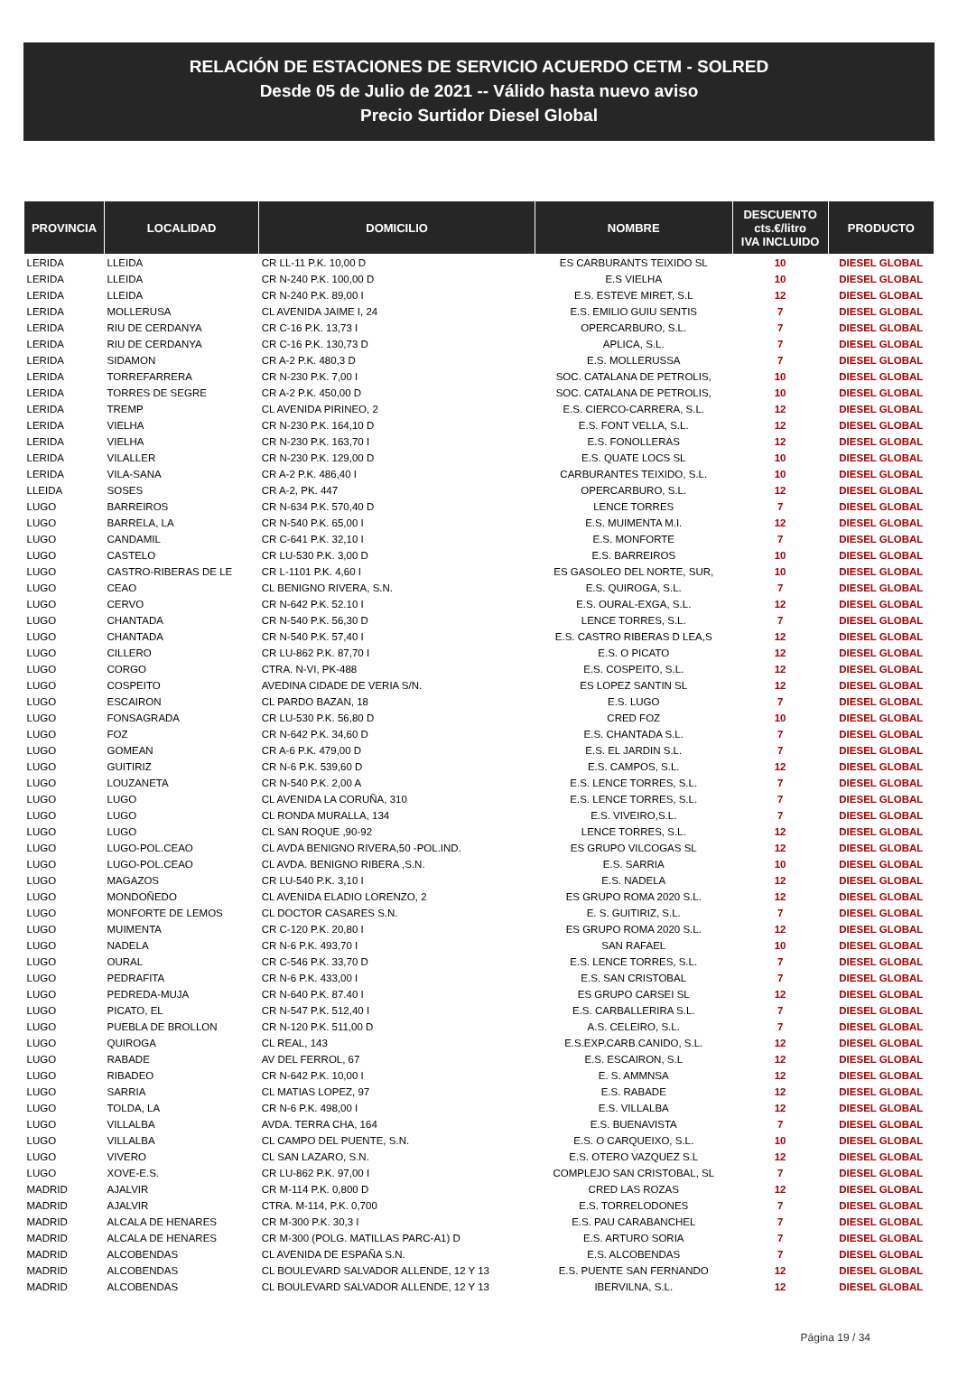RELACIÓN DE ESTACIONES DE SERVICIO ACUERDO CETM - SOLRED
Desde 05 de Julio de 2021 -- Válido hasta nuevo aviso
Precio Surtidor Diesel Global
| PROVINCIA | LOCALIDAD | DOMICILIO | NOMBRE | DESCUENTO cts.€/litro IVA INCLUIDO | PRODUCTO |
| --- | --- | --- | --- | --- | --- |
| LERIDA | LLEIDA | CR LL-11 P.K. 10,00 D | ES CARBURANTS TEIXIDO SL | 10 | DIESEL GLOBAL |
| LERIDA | LLEIDA | CR N-240 P.K. 100,00 D | E.S VIELHA | 10 | DIESEL GLOBAL |
| LERIDA | LLEIDA | CR N-240 P.K. 89,00 I | E.S. ESTEVE MIRET, S.L | 12 | DIESEL GLOBAL |
| LERIDA | MOLLERUSA | CL AVENIDA JAIME I, 24 | E.S. EMILIO GUIU SENTIS | 7 | DIESEL GLOBAL |
| LERIDA | RIU DE CERDANYA | CR C-16 P.K. 13,73 I | OPERCARBURO, S.L. | 7 | DIESEL GLOBAL |
| LERIDA | RIU DE CERDANYA | CR C-16 P.K. 130,73 D | APLICA, S.L. | 7 | DIESEL GLOBAL |
| LERIDA | SIDAMON | CR A-2 P.K. 480,3 D | E.S. MOLLERUSSA | 7 | DIESEL GLOBAL |
| LERIDA | TORREFARRERA | CR N-230 P.K. 7,00 I | SOC. CATALANA DE PETROLIS, | 10 | DIESEL GLOBAL |
| LERIDA | TORRES DE SEGRE | CR A-2 P.K. 450,00 D | SOC. CATALANA DE PETROLIS, | 10 | DIESEL GLOBAL |
| LERIDA | TREMP | CL AVENIDA PIRINEO, 2 | E.S. CIERCO-CARRERA, S.L. | 12 | DIESEL GLOBAL |
| LERIDA | VIELHA | CR N-230 P.K. 164,10 D | E.S. FONT VELLA, S.L. | 12 | DIESEL GLOBAL |
| LERIDA | VIELHA | CR N-230 P.K. 163,70 I | E.S. FONOLLERAS | 12 | DIESEL GLOBAL |
| LERIDA | VILALLER | CR N-230 P.K. 129,00 D | E.S. QUATE LOCS SL | 10 | DIESEL GLOBAL |
| LERIDA | VILA-SANA | CR A-2 P.K. 486,40 I | CARBURANTES TEIXIDO, S.L. | 10 | DIESEL GLOBAL |
| LLEIDA | SOSES | CR A-2, PK. 447 | OPERCARBURO, S.L. | 12 | DIESEL GLOBAL |
| LUGO | BARREIROS | CR N-634 P.K. 570,40 D | LENCE TORRES | 7 | DIESEL GLOBAL |
| LUGO | BARRELA, LA | CR N-540 P.K. 65,00 I | E.S. MUIMENTA M.I. | 12 | DIESEL GLOBAL |
| LUGO | CANDAMIL | CR C-641 P.K. 32,10 I | E.S. MONFORTE | 7 | DIESEL GLOBAL |
| LUGO | CASTELO | CR LU-530 P.K. 3,00 D | E.S. BARREIROS | 10 | DIESEL GLOBAL |
| LUGO | CASTRO-RIBERAS DE LE | CR L-1101 P.K. 4,60 I | ES GASOLEO DEL NORTE, SUR, | 10 | DIESEL GLOBAL |
| LUGO | CEAO | CL BENIGNO RIVERA, S.N. | E.S. QUIROGA, S.L. | 7 | DIESEL GLOBAL |
| LUGO | CERVO | CR N-642 P.K. 52.10 I | E.S. OURAL-EXGA, S.L. | 12 | DIESEL GLOBAL |
| LUGO | CHANTADA | CR N-540 P.K. 56,30 D | LENCE TORRES, S.L. | 7 | DIESEL GLOBAL |
| LUGO | CHANTADA | CR N-540 P.K. 57,40 I | E.S. CASTRO RIBERAS D LEA,S | 12 | DIESEL GLOBAL |
| LUGO | CILLERO | CR LU-862 P.K. 87,70 I | E.S. O PICATO | 12 | DIESEL GLOBAL |
| LUGO | CORGO | CTRA. N-VI, PK-488 | E.S. COSPEITO, S.L. | 12 | DIESEL GLOBAL |
| LUGO | COSPEITO | AVEDINA CIDADE DE VERIA S/N. | ES LOPEZ SANTIN SL | 12 | DIESEL GLOBAL |
| LUGO | ESCAIRON | CL PARDO BAZAN, 18 | E.S. LUGO | 7 | DIESEL GLOBAL |
| LUGO | FONSAGRADA | CR LU-530 P.K. 56,80 D | CRED FOZ | 10 | DIESEL GLOBAL |
| LUGO | FOZ | CR N-642 P.K. 34,60 D | E.S. CHANTADA S.L. | 7 | DIESEL GLOBAL |
| LUGO | GOMEAN | CR A-6 P.K. 479,00 D | E.S. EL JARDIN S.L. | 7 | DIESEL GLOBAL |
| LUGO | GUITIRIZ | CR N-6 P.K. 539,60 D | E.S. CAMPOS, S.L. | 12 | DIESEL GLOBAL |
| LUGO | LOUZANETA | CR N-540 P.K. 2,00 A | E.S. LENCE TORRES, S.L. | 7 | DIESEL GLOBAL |
| LUGO | LUGO | CL AVENIDA LA CORUÑA, 310 | E.S. LENCE TORRES, S.L. | 7 | DIESEL GLOBAL |
| LUGO | LUGO | CL RONDA MURALLA, 134 | E.S. VIVEIRO,S.L. | 7 | DIESEL GLOBAL |
| LUGO | LUGO | CL SAN ROQUE ,90-92 | LENCE TORRES, S.L. | 12 | DIESEL GLOBAL |
| LUGO | LUGO-POL.CEAO | CL AVDA BENIGNO RIVERA,50 -POL.IND. | ES GRUPO VILCOGAS SL | 12 | DIESEL GLOBAL |
| LUGO | LUGO-POL.CEAO | CL AVDA. BENIGNO RIBERA ,S.N. | E.S. SARRIA | 10 | DIESEL GLOBAL |
| LUGO | MAGAZOS | CR LU-540 P.K. 3,10 I | E.S. NADELA | 12 | DIESEL GLOBAL |
| LUGO | MONDOÑEDO | CL AVENIDA ELADIO LORENZO, 2 | ES GRUPO ROMA 2020 S.L. | 12 | DIESEL GLOBAL |
| LUGO | MONFORTE DE LEMOS | CL DOCTOR CASARES S.N. | E. S. GUITIRIZ, S.L. | 7 | DIESEL GLOBAL |
| LUGO | MUIMENTA | CR C-120 P.K. 20,80 I | ES GRUPO ROMA 2020 S.L. | 12 | DIESEL GLOBAL |
| LUGO | NADELA | CR N-6 P.K. 493,70 I | SAN RAFAEL | 10 | DIESEL GLOBAL |
| LUGO | OURAL | CR C-546 P.K. 33,70 D | E.S. LENCE TORRES, S.L. | 7 | DIESEL GLOBAL |
| LUGO | PEDRAFITA | CR N-6 P.K. 433,00 I | E.S. SAN CRISTOBAL | 7 | DIESEL GLOBAL |
| LUGO | PEDREDA-MUJA | CR N-640 P.K. 87.40 I | ES GRUPO CARSEI SL | 12 | DIESEL GLOBAL |
| LUGO | PICATO, EL | CR N-547 P.K. 512,40 I | E.S. CARBALLERIRA S.L. | 7 | DIESEL GLOBAL |
| LUGO | PUEBLA DE BROLLON | CR N-120 P.K. 511,00 D | A.S. CELEIRO, S.L. | 7 | DIESEL GLOBAL |
| LUGO | QUIROGA | CL REAL, 143 | E.S.EXP.CARB.CANIDO, S.L. | 12 | DIESEL GLOBAL |
| LUGO | RABADE | AV DEL FERROL, 67 | E.S. ESCAIRON, S.L | 12 | DIESEL GLOBAL |
| LUGO | RIBADEO | CR N-642 P.K. 10,00 I | E. S. AMMNSA | 12 | DIESEL GLOBAL |
| LUGO | SARRIA | CL MATIAS LOPEZ, 97 | E.S. RABADE | 12 | DIESEL GLOBAL |
| LUGO | TOLDA, LA | CR N-6 P.K. 498,00 I | E.S. VILLALBA | 12 | DIESEL GLOBAL |
| LUGO | VILLALBA | AVDA. TERRA CHA, 164 | E.S. BUENAVISTA | 7 | DIESEL GLOBAL |
| LUGO | VILLALBA | CL CAMPO DEL PUENTE, S.N. | E.S. O CARQUEIXO, S.L. | 10 | DIESEL GLOBAL |
| LUGO | VIVERO | CL SAN LAZARO, S.N. | E.S. OTERO VAZQUEZ S.L | 12 | DIESEL GLOBAL |
| LUGO | XOVE-E.S. | CR LU-862 P.K. 97,00 I | COMPLEJO SAN CRISTOBAL, SL | 7 | DIESEL GLOBAL |
| MADRID | AJALVIR | CR M-114 P.K. 0,800 D | CRED LAS ROZAS | 12 | DIESEL GLOBAL |
| MADRID | AJALVIR | CTRA. M-114, P.K. 0,700 | E.S. TORRELODONES | 7 | DIESEL GLOBAL |
| MADRID | ALCALA DE HENARES | CR M-300 P.K. 30,3 I | E.S. PAU CARABANCHEL | 7 | DIESEL GLOBAL |
| MADRID | ALCALA DE HENARES | CR M-300 (POLG. MATILLAS PARC-A1) D | E.S. ARTURO SORIA | 7 | DIESEL GLOBAL |
| MADRID | ALCOBENDAS | CL AVENIDA DE ESPAÑA S.N. | E.S. ALCOBENDAS | 7 | DIESEL GLOBAL |
| MADRID | ALCOBENDAS | CL BOULEVARD SALVADOR ALLENDE, 12 Y 13 | E.S. PUENTE SAN FERNANDO | 12 | DIESEL GLOBAL |
| MADRID | ALCOBENDAS | CL BOULEVARD SALVADOR ALLENDE, 12 Y 13 | IBERVILNA, S.L. | 12 | DIESEL GLOBAL |
Página 19 / 34